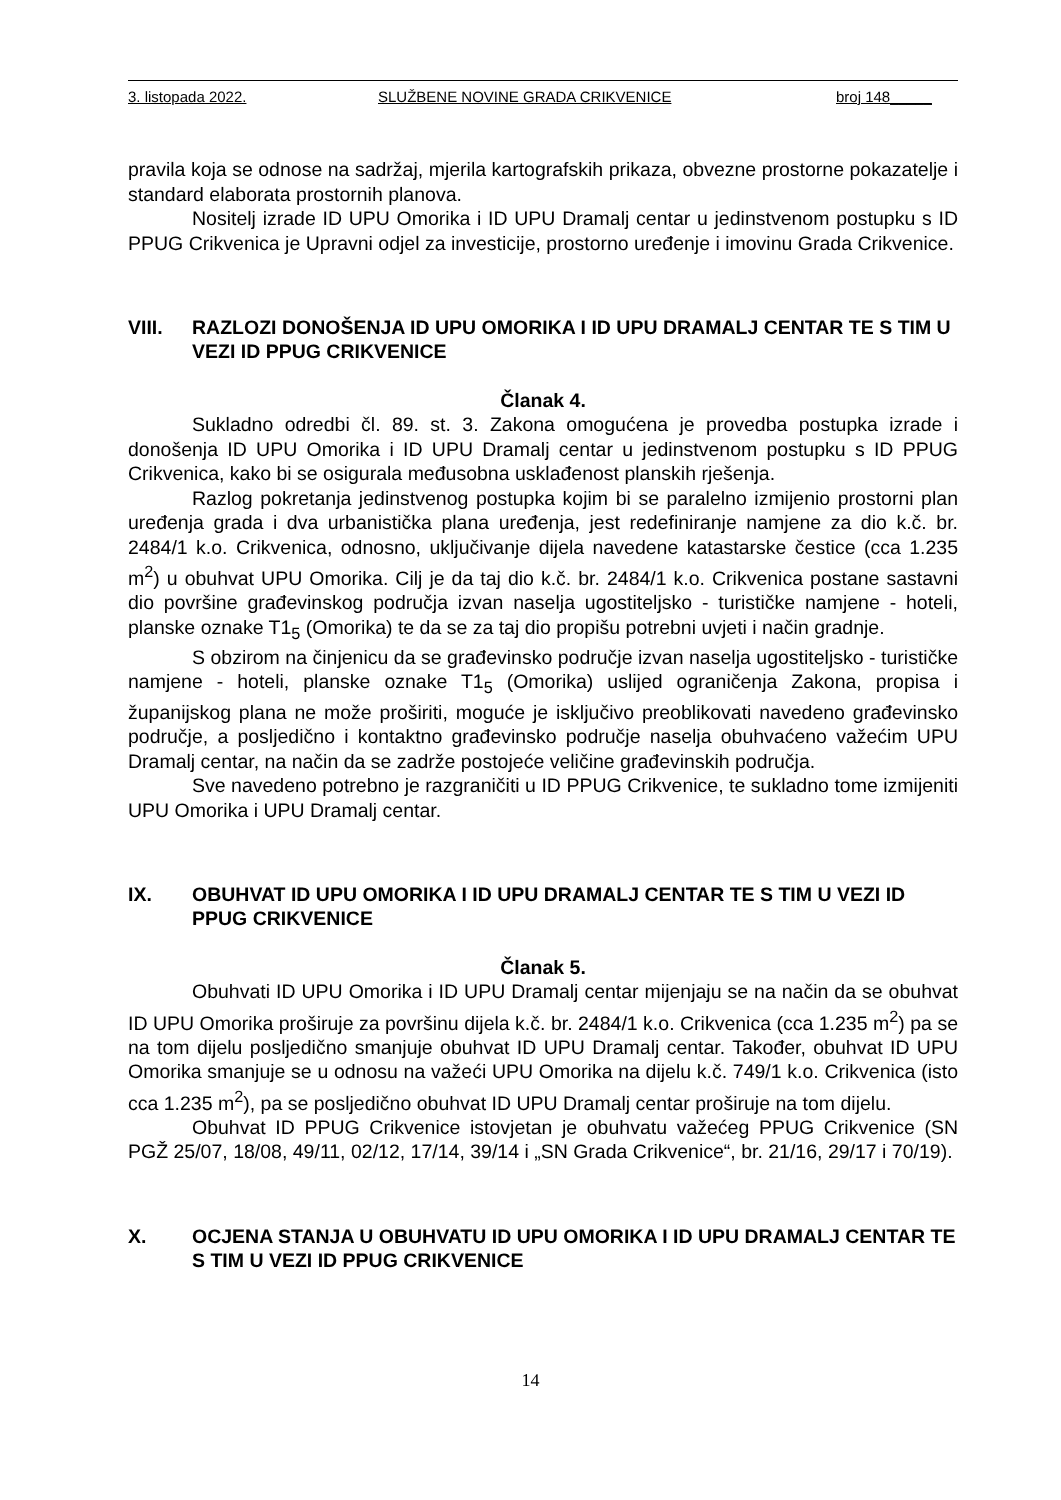3. listopada 2022. SLUŽBENE NOVINE GRADA CRIKVENICE broj 148_____
pravila koja se odnose na sadržaj, mjerila kartografskih prikaza, obvezne prostorne pokazatelje i standard elaborata prostornih planova.
Nositelj izrade ID UPU Omorika i ID UPU Dramalj centar u jedinstvenom postupku s ID PPUG Crikvenica je Upravni odjel za investicije, prostorno uređenje i imovinu Grada Crikvenice.
VIII. RAZLOZI DONOŠENJA ID UPU OMORIKA I ID UPU DRAMALJ CENTAR TE S TIM U VEZI ID PPUG CRIKVENICE
Članak 4.
Sukladno odredbi čl. 89. st. 3. Zakona omogućena je provedba postupka izrade i donošenja ID UPU Omorika i ID UPU Dramalj centar u jedinstvenom postupku s ID PPUG Crikvenica, kako bi se osigurala međusobna usklađenost planskih rješenja.
Razlog pokretanja jedinstvenog postupka kojim bi se paralelno izmijenio prostorni plan uređenja grada i dva urbanistička plana uređenja, jest redefiniranje namjene za dio k.č. br. 2484/1 k.o. Crikvenica, odnosno, uključivanje dijela navedene katastarske čestice (cca 1.235 m<sup>2</sup>) u obuhvat UPU Omorika. Cilj je da taj dio k.č. br. 2484/1 k.o. Crikvenica postane sastavni dio površine građevinskog područja izvan naselja ugostiteljsko - turističke namjene - hoteli, planske oznake T1<sub>5</sub> (Omorika) te da se za taj dio propišu potrebni uvjeti i način gradnje.
S obzirom na činjenicu da se građevinsko područje izvan naselja ugostiteljsko - turističke namjene - hoteli, planske oznake T1<sub>5</sub> (Omorika) uslijed ograničenja Zakona, propisa i županijskog plana ne može proširiti, moguće je isključivo preoblikovati navedeno građevinsko područje, a posljedično i kontaktno građevinsko područje naselja obuhvaćeno važećim UPU Dramalj centar, na način da se zadrže postojeće veličine građevinskih područja.
Sve navedeno potrebno je razgraničiti u ID PPUG Crikvenice, te sukladno tome izmijeniti UPU Omorika i UPU Dramalj centar.
IX. OBUHVAT ID UPU OMORIKA I ID UPU DRAMALJ CENTAR TE S TIM U VEZI ID PPUG CRIKVENICE
Članak 5.
Obuhvati ID UPU Omorika i ID UPU Dramalj centar mijenjaju se na način da se obuhvat ID UPU Omorika proširuje za površinu dijela k.č. br. 2484/1 k.o. Crikvenica (cca 1.235 m<sup>2</sup>) pa se na tom dijelu posljedično smanjuje obuhvat ID UPU Dramalj centar. Također, obuhvat ID UPU Omorika smanjuje se u odnosu na važeći UPU Omorika na dijelu k.č. 749/1 k.o. Crikvenica (isto cca 1.235 m<sup>2</sup>), pa se posljedično obuhvat ID UPU Dramalj centar proširuje na tom dijelu.
Obuhvat ID PPUG Crikvenice istovjetan je obuhvatu važećeg PPUG Crikvenice (SN PGŽ 25/07, 18/08, 49/11, 02/12, 17/14, 39/14 i „SN Grada Crikvenice“, br. 21/16, 29/17 i 70/19).
X. OCJENA STANJA U OBUHVATU ID UPU OMORIKA I ID UPU DRAMALJ CENTAR TE S TIM U VEZI ID PPUG CRIKVENICE
14